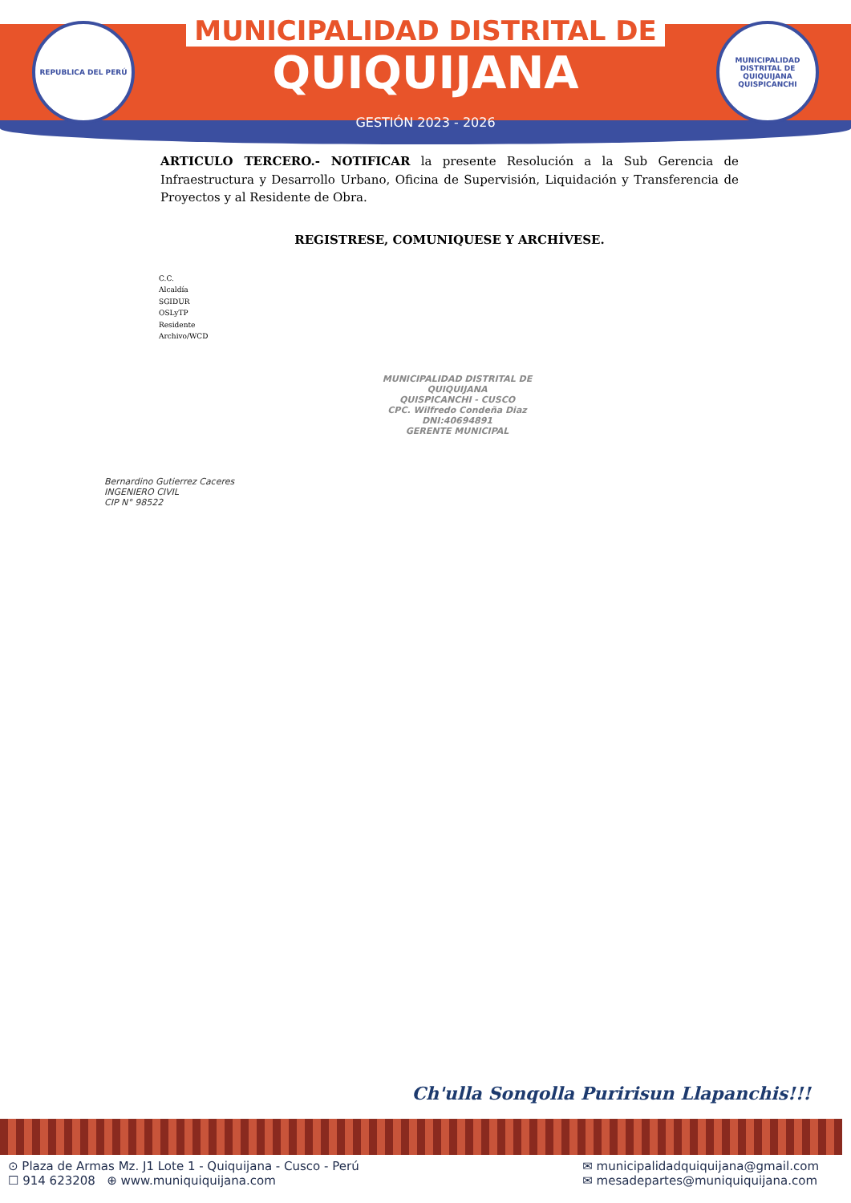REPUBLICA DEL PERÚ
MUNICIPALIDAD DISTRITAL DE
QUIQUIJANA
GESTIÓN 2023 - 2026
MUNICIPALIDAD DISTRITAL DE QUIQUIJANA QUISPICANCHI
ARTICULO TERCERO.- NOTIFICAR la presente Resolución a la Sub Gerencia de Infraestructura y Desarrollo Urbano, Oficina de Supervisión, Liquidación y Transferencia de Proyectos y al Residente de Obra.
REGISTRESE, COMUNIQUESE Y ARCHÍVESE.
C.C.
Alcaldía
SGIDUR
OSLyTP
Residente
Archivo/WCD
MUNICIPALIDAD DISTRITAL DE QUIQUIJANA
QUISPICANCHI - CUSCO
CPC. Wilfredo Condeña Diaz
DNI:40694891
GERENTE MUNICIPAL
Bernardino Gutierrez Caceres
INGENIERO CIVIL
CIP N° 98522
Ch'ulla Sonqolla Puririsun Llapanchis!!!
⊙ Plaza de Armas Mz. J1 Lote 1 - Quiquijana - Cusco - Perú
☐ 914 623208 ⊕ www.muniquiquijana.com
✉ municipalidadquiquijana@gmail.com
✉ mesadepartes@muniquiquijana.com